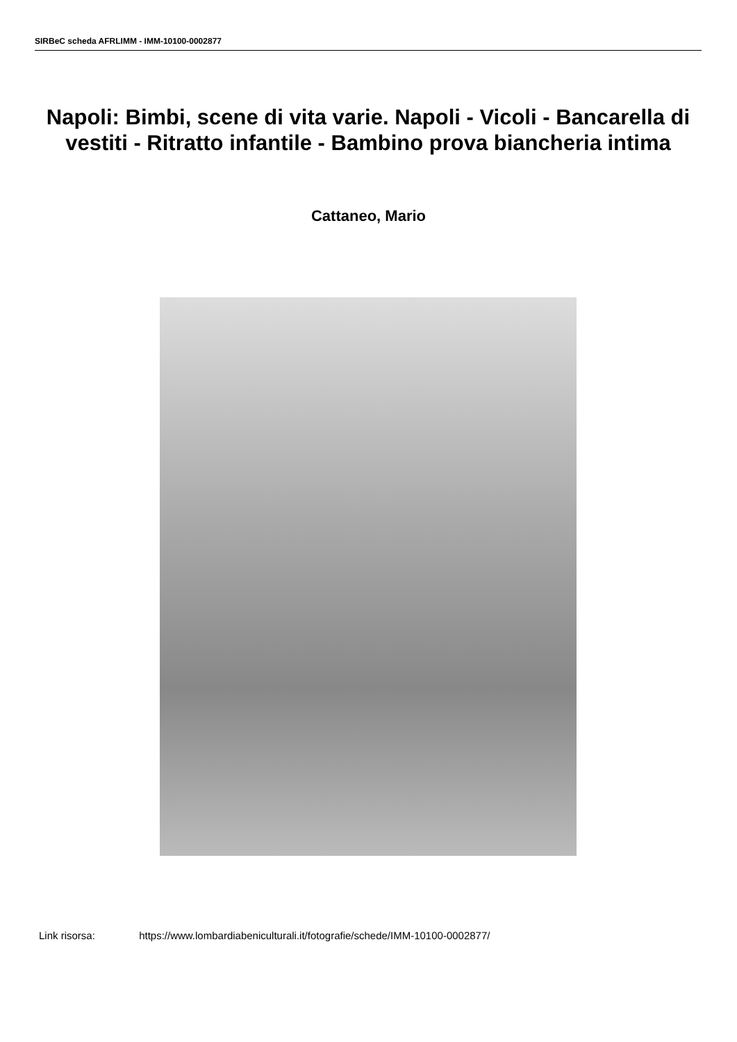SIRBeC scheda AFRLIMM - IMM-10100-0002877
Napoli: Bimbi, scene di vita varie. Napoli - Vicoli - Bancarella di vestiti - Ritratto infantile - Bambino prova biancheria intima
Cattaneo, Mario
Link risorsa: https://www.lombardiabeniculturali.it/fotografie/schede/IMM-10100-0002877/